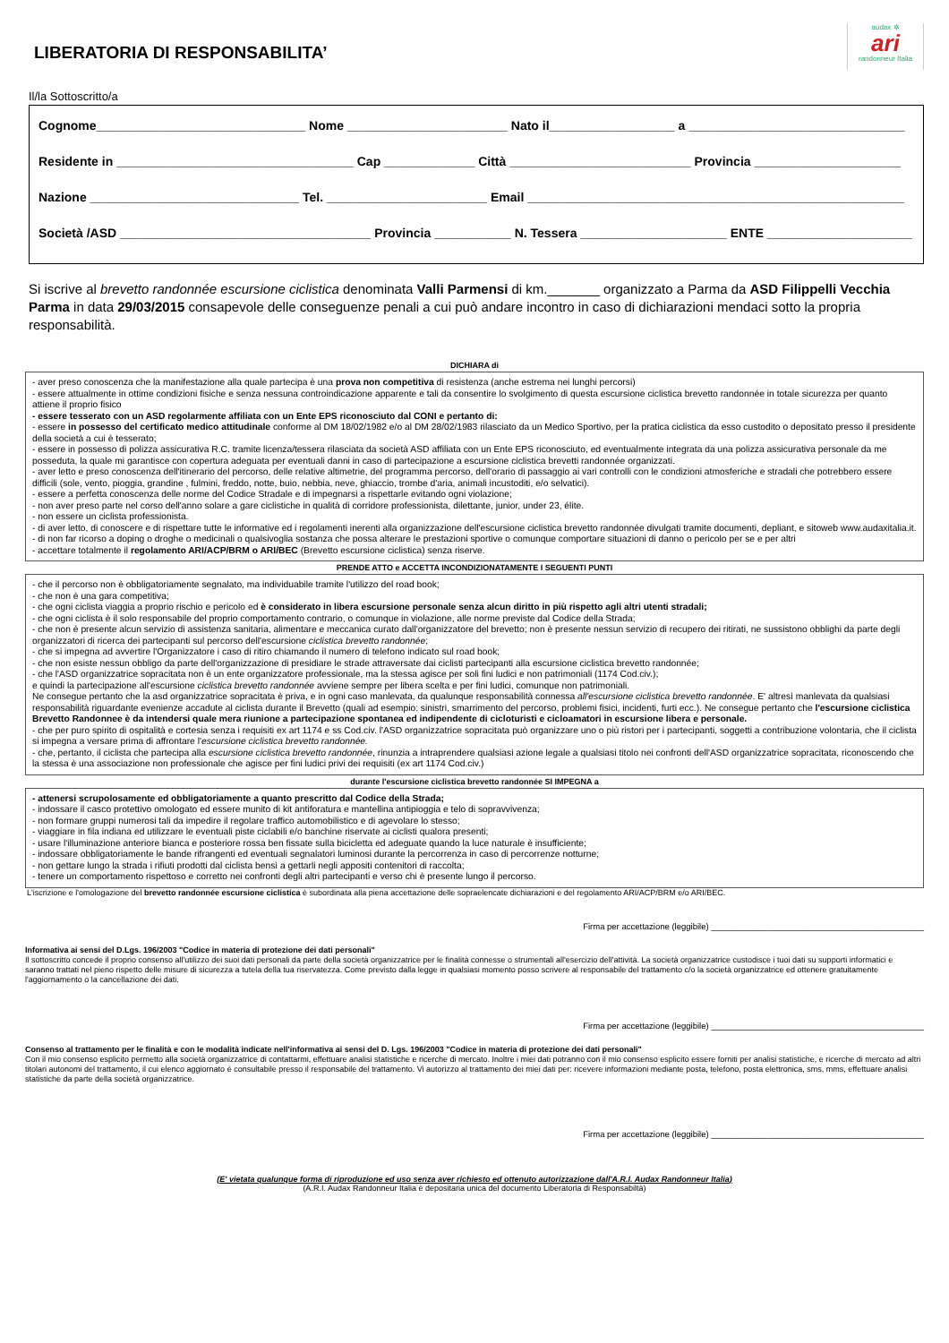audax ✲
ari
randonneur Italia
LIBERATORIA DI RESPONSABILITA’
Il/la Sottoscritto/a
Cognome______________________________ Nome _______________________ Nato il__________________ a _______________________________
Residente in __________________________________ Cap _____________ Città __________________________ Provincia _____________________
Nazione ______________________________ Tel. _______________________ Email ______________________________________________________
Società /ASD ____________________________________ Provincia ___________ N. Tessera _____________________ ENTE _____________________
Si iscrive al brevetto randonnée escursione ciclistica denominata Valli Parmensi di km._______ organizzato a Parma da ASD Filippelli Vecchia Parma in data 29/03/2015 consapevole delle conseguenze penali a cui può andare incontro in caso di dichiarazioni mendaci sotto la propria responsabilità.
DICHIARA di
- aver preso conoscenza che la manifestazione alla quale partecipa è una prova non competitiva di resistenza (anche estrema nei lunghi percorsi)
- essere attualmente in ottime condizioni fisiche e senza nessuna controindicazione apparente e tali da consentire lo svolgimento di questa escursione ciclistica brevetto randonnée in totale sicurezza per quanto attiene il proprio fisico
- essere tesserato con un ASD regolarmente affiliata con un Ente EPS riconosciuto dal CONI e pertanto di:
- essere in possesso del certificato medico attitudinale conforme al DM 18/02/1982 e/o al DM 28/02/1983 rilasciato da un Medico Sportivo, per la pratica ciclistica da esso custodito o depositato presso il presidente della società a cui è tesserato;
- essere in possesso di polizza assicurativa R.C. tramite licenza/tessera rilasciata da società ASD affiliata con un Ente EPS riconosciuto, ed eventualmente integrata da una polizza assicurativa personale da me posseduta, la quale mi garantisce con copertura adeguata per eventuali danni in caso di partecipazione a escursione ciclistica brevetti randonnée organizzati.
- aver letto e preso conoscenza dell'itinerario del percorso, delle relative altimetrie, del programma percorso, dell'orario di passaggio ai vari controlli con le condizioni atmosferiche e stradali che potrebbero essere difficili (sole, vento, pioggia, grandine , fulmini, freddo, notte, buio, nebbia, neve, ghiaccio, trombe d'aria, animali incustoditi, e/o selvatici).
- essere a perfetta conoscenza delle norme del Codice Stradale e di impegnarsi a rispettarle evitando ogni violazione;
- non aver preso parte nel corso dell'anno solare a gare ciclistiche in qualità di corridore professionista, dilettante, junior, under 23, élite.
- non essere un ciclista professionista.
- di aver letto, di conoscere e di rispettare tutte le informative ed i regolamenti inerenti alla organizzazione dell'escursione ciclistica brevetto randonnée divulgati tramite documenti, depliant, e sitoweb www.audaxitalia.it.
- di non far ricorso a doping o droghe o medicinali o qualsivoglia sostanza che possa alterare le prestazioni sportive o comunque comportare situazioni di danno o pericolo per se e per altri
- accettare totalmente il regolamento ARI/ACP/BRM o ARI/BEC (Brevetto escursione ciclistica) senza riserve.
PRENDE ATTO e ACCETTA INCONDIZIONATAMENTE I SEGUENTI PUNTI
- che il percorso non è obbligatoriamente segnalato, ma individuabile tramite l'utilizzo del road book;
- che non è una gara competitiva;
- che ogni ciclista viaggia a proprio rischio e pericolo ed è considerato in libera escursione personale senza alcun diritto in più rispetto agli altri utenti stradali;
- che ogni ciclista è il solo responsabile del proprio comportamento contrario, o comunque in violazione, alle norme previste dal Codice della Strada;
- che non è presente alcun servizio di assistenza sanitaria, alimentare e meccanica curato dall'organizzatore del brevetto; non è presente nessun servizio di recupero dei ritirati, ne sussistono obblighi da parte degli organizzatori di ricerca dei partecipanti sul percorso dell'escursione ciclistica brevetto randonnée;
- che si impegna ad avvertire l'Organizzatore i caso di ritiro chiamando il numero di telefono indicato sul road book;
- che non esiste nessun obbligo da parte dell'organizzazione di presidiare le strade attraversate dai ciclisti partecipanti alla escursione ciclistica brevetto randonnée;
- che l'ASD organizzatrice sopracitata non è un ente organizzatore professionale, ma la stessa agisce per soli fini ludici e non patrimoniali (1174 Cod.civ.);
e quindi la partecipazione all'escursione ciclistica brevetto randonnée avviene sempre per libera scelta e per fini ludici, comunque non patrimoniali.
Ne consegue pertanto che la asd organizzatrice sopracitata è priva, e in ogni caso manlevata, da qualunque responsabilità connessa all'escursione ciclistica brevetto randonnée. E' altresì manlevata da qualsiasi responsabilità riguardante evenienze accadute al ciclista durante il Brevetto (quali ad esempio: sinistri, smarrimento del percorso, problemi fisici, incidenti, furti ecc.). Ne consegue pertanto che l'escursione ciclistica Brevetto Randonnee è da intendersi quale mera riunione a partecipazione spontanea ed indipendente di cicloturisti e cicloamatori in escursione libera e personale.
- che per puro spirito di ospitalità e cortesia senza i requisiti ex art 1174 e ss Cod.civ. l'ASD organizzatrice sopracitata può organizzare uno o più ristori per i partecipanti, soggetti a contribuzione volontaria, che il ciclista si impegna a versare prima di affrontare l'escursione ciclistica brevetto randonnée.
- che, pertanto, il ciclista che partecipa alla escursione ciclistica brevetto randonnée, rinunzia a intraprendere qualsiasi azione legale a qualsiasi titolo nei confronti dell'ASD organizzatrice sopracitata, riconoscendo che la stessa è una associazione non professionale che agisce per fini ludici privi dei requisiti (ex art 1174 Cod.civ.)
durante l'escursione ciclistica brevetto randonnée SI IMPEGNA a
- attenersi scrupolosamente ed obbligatoriamente a quanto prescritto dal Codice della Strada;
- indossare il casco protettivo omologato ed essere munito di kit antiforatura e mantellina antipioggia e telo di sopravvivenza;
- non formare gruppi numerosi tali da impedire il regolare traffico automobilistico e di agevolare lo stesso;
- viaggiare in fila indiana ed utilizzare le eventuali piste ciclabili e/o banchine riservate ai ciclisti qualora presenti;
- usare l'illuminazione anteriore bianca e posteriore rossa ben fissate sulla bicicletta ed adeguate quando la luce naturale è insufficiente;
- indossare obbligatoriamente le bande rifrangenti ed eventuali segnalatori luminosi durante la percorrenza in caso di percorrenze notturne;
- non gettare lungo la strada i rifiuti prodotti dal ciclista bensì a gettarli negli appositi contenitori di raccolta;
- tenere un comportamento rispettoso e corretto nei confronti degli altri partecipanti e verso chi è presente lungo il percorso.
L'iscrizione e l'omologazione del brevetto randonnée escursione ciclistica è subordinata alla piena accettazione delle sopraelencate dichiarazioni e del regolamento ARI/ACP/BRM e/o ARI/BEC.
Firma per accettazione (leggibile) _____________________________________________
Informativa ai sensi del D.Lgs. 196/2003 "Codice in materia di protezione dei dati personali"
Il sottoscritto concede il proprio consenso all'utilizzo dei suoi dati personali da parte della società organizzatrice per le finalità connesse o strumentali all'esercizio dell'attività. La società organizzatrice custodisce i tuoi dati su supporti informatici e saranno trattati nel pieno rispetto delle misure di sicurezza a tutela della tua riservatezza. Come previsto dalla legge in qualsiasi momento posso scrivere al responsabile del trattamento c/o la società organizzatrice ed ottenere gratuitamente l'aggiornamento o la cancellazione dei dati.
Firma per accettazione (leggibile) _____________________________________________
Consenso al trattamento per le finalità e con le modalità indicate nell'informativa ai sensi del D. Lgs. 196/2003 "Codice in materia di protezione dei dati personali"
Con il mio consenso esplicito permetto alla società organizzatrice di contattarmi, effettuare analisi statistiche e ricerche di mercato. Inoltre i miei dati potranno con il mio consenso esplicito essere forniti per analisi statistiche, e ricerche di mercato ad altri titolari autonomi del trattamento, il cui elenco aggiornato è consultabile presso il responsabile del trattamento. Vi autorizzo al trattamento dei miei dati per: ricevere informazioni mediante posta, telefono, posta elettronica, sms, mms, effettuare analisi statistiche da parte della società organizzatrice.
Firma per accettazione (leggibile) _____________________________________________
(E' vietata qualunque forma di riproduzione ed uso senza aver richiesto ed ottenuto autorizzazione dall'A.R.I. Audax Randonneur Italia)
(A.R.I. Audax Randonneur Italia è depositaria unica del documento Liberatoria di Responsabiltà)